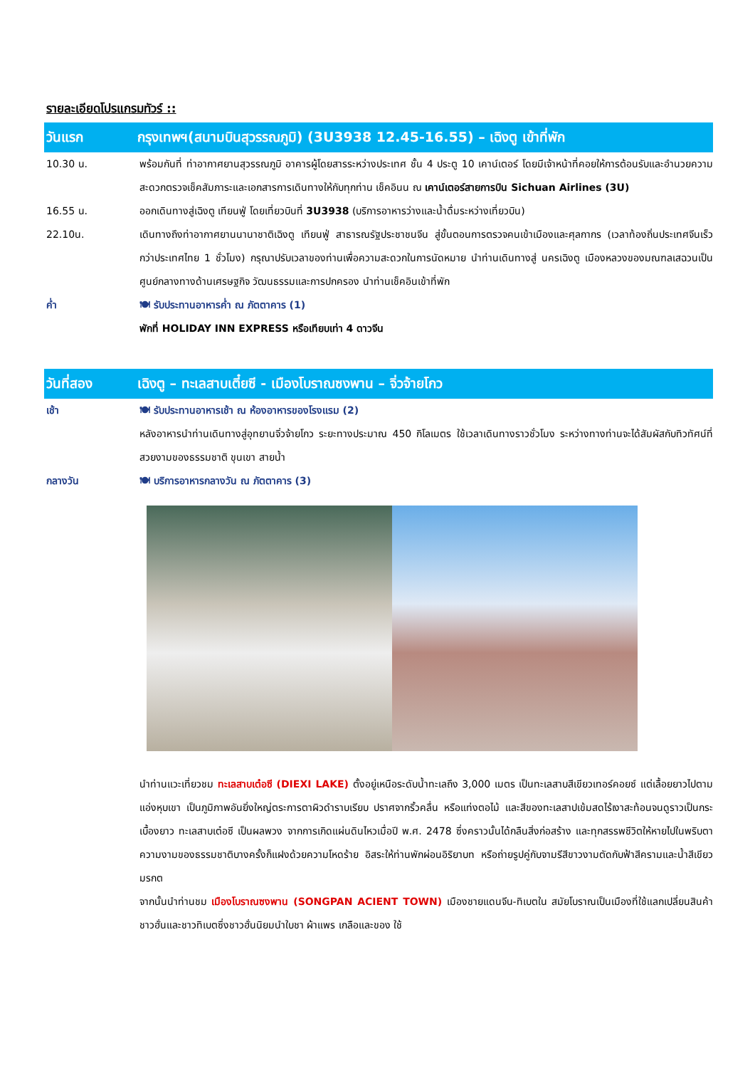รายละเอียดโปรแกรมทัวร์ ::
วันแรก กรุงเทพฯ(สนามบินสุวรรณภูมิ) (3U3938 12.45-16.55) – เฉิงตู เข้าที่พัก
10.30 น. พร้อมกันที่ ท่าอากาศยานสุวรรณภูมิ อาคารผู้โดยสารระหว่างประเทศ ชั้น 4 ประตู 10 เคาน์เตอร์ โดยมีเจ้าหน้าที่คอยให้การต้อนรับและอำนวยความสะดวกตรวจเช็คสัมภาระและเอกสารการเดินทางให้กับทุกท่าน เช็คอินน ณ เคาน์เตอร์สายการบิน Sichuan Airlines (3U)
16.55 น. ออกเดินทางสู่เฉิงตู เทียนฟู่ โดยเที่ยวบินที่ 3U3938 (บริการอาหารว่างและน้ำดื่มระหว่างเที่ยวบิน)
22.10น. เดินทางถึงท่าอากาศยานนานาชาติเฉิงตู เทียนฟู่ สาธารณรัฐประชาชนจีน สู่ขั้นตอนการตรวจคนเข้าเมืองและศุลกากร (เวลาท้องถิ่นประเทศจีนเร็วกว่าประเทศไทย 1 ชั่วโมง) กรุณาปรับเวลาของท่านเพื่อความสะดวกในการนัดหมาย นำท่านเดินทางสู่ นครเฉิงตู เมืองหลวงของมณฑลเสฉวนเป็นศูนย์กลางทางด้านเศรษฐกิจ วัฒนธรรมและการปกครอง นำท่านเช็คอินเข้าที่พัก
ค่ำ 🍽 รับประทานอาหารค่ำ ณ ภัตตาคาร (1)
พักที่ HOLIDAY INN EXPRESS หรือเทียบเท่า 4 ดาวจีน
วันที่สอง เฉิงตู – ทะเลสาบเตี๋ยซี - เมืองโบราณซงพาน – จิ่วจ้ายโกว
เช้า 🍽 รับประทานอาหารเช้า ณ ห้องอาหารของโรงแรม (2)
หลังอาหารนำท่านเดินทางสู่อุทยานจิ่วจ้ายโกว ระยะทางประมาณ 450 กิโลเมตร ใช้เวลาเดินทางราวชั่วโมง ระหว่างทางท่านจะได้สัมผัสกับทิวทัศน์ที่สวยงามของธรรมชาติ ขุนเขา สายน้ำ
กลางวัน 🍽 บริการอาหารกลางวัน ณ ภัตตาคาร (3)
นำท่านแวะเที่ยวชม ทะเลสาบเต๋อซี (DIEXI LAKE) ตั้งอยู่เหนือระดับน้ำทะเลถึง 3,000 เมตร เป็นทะเลสาบสีเขียวเทอร์คอยซ์ แต่เลื้อยยาวไปตามแอ่งหุบเขา เป็นภูมิภาพอันยิ่งใหญ่ตระการตาผิวดำราบเรียบ ปราศจากริ้วคลื่น หรือแท่งตอไม้ และสีของทะเลสาปเข้มสดไร้เงาสะท้อนจนดูราวเป็นกระเบื้องยาว ทะเลสาบเต๋อซี เป็นผลพวง จากการเกิดแผ่นดินไหวเมื่อปี พ.ศ. 2478 ซึ่งคราวนั้นได้กลืนสิ่งก่อสร้าง และทุกสรรพชีวิตให้หายไปในพริบตา ความงามของธรรมชาติบางครั้งก็แฝงด้วยความโหดร้าย อิสระให้ท่านพักผ่อนอิริยาบท หรือถ่ายรูปคู่กับจามรีสีขาวงามตัดกับฟ้าสีครามและน้ำสีเขียวมรกต
จากนั้นนำท่านชม เมืองโบราณซงพาน (SONGPAN ACIENT TOWN) เมืองชายแดนจีน-ทิเบตใน สมัยโบราณเป็นเมืองที่ใช้แลกเปลี่ยนสินค้าชาวฮั่นและชาวทิเบตซึ่งชาวฮั่นนิยมนำใบชา ผ้าแพร เกลือและของ ใช้